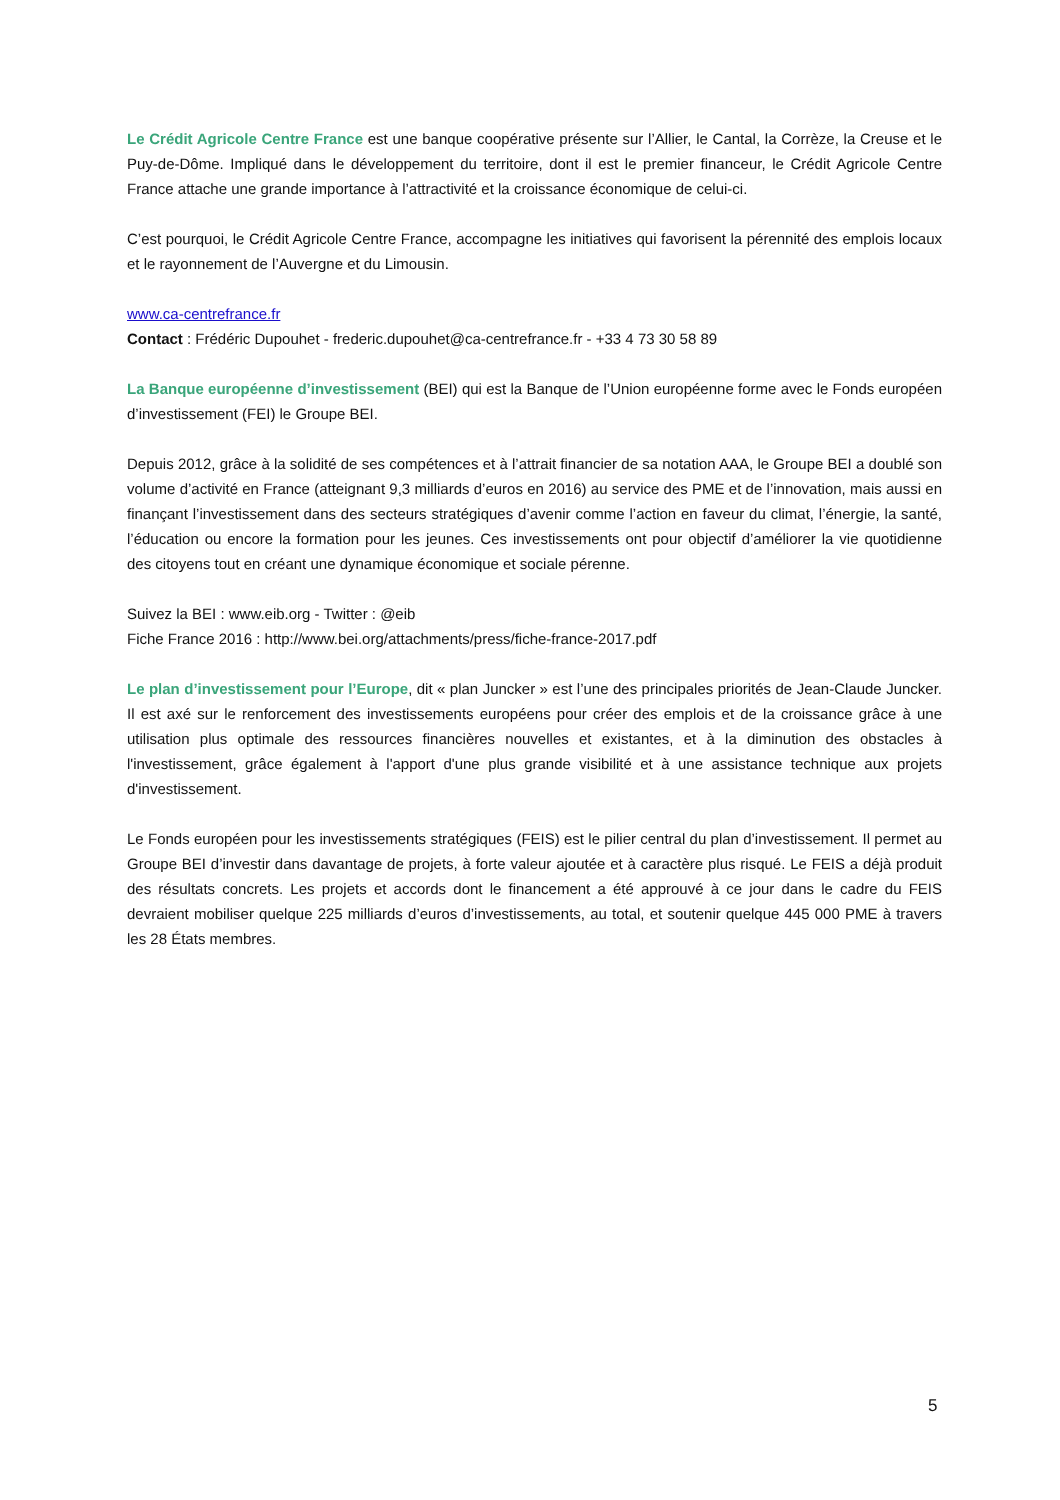Le Crédit Agricole Centre France est une banque coopérative présente sur l’Allier, le Cantal, la Corrèze, la Creuse et le Puy-de-Dôme. Impliqué dans le développement du territoire, dont il est le premier financeur, le Crédit Agricole Centre France attache une grande importance à l’attractivité et la croissance économique de celui-ci.
C’est pourquoi, le Crédit Agricole Centre France, accompagne les initiatives qui favorisent la pérennité des emplois locaux et le rayonnement de l’Auvergne et du Limousin.
www.ca-centrefrance.fr
Contact : Frédéric Dupouhet - frederic.dupouhet@ca-centrefrance.fr - +33 4 73 30 58 89
La Banque européenne d’investissement (BEI) qui est la Banque de l’Union européenne forme avec le Fonds européen d’investissement (FEI) le Groupe BEI.
Depuis 2012, grâce à la solidité de ses compétences et à l’attrait financier de sa notation AAA, le Groupe BEI a doublé son volume d’activité en France (atteignant 9,3 milliards d’euros en 2016) au service des PME et de l’innovation, mais aussi en finançant l’investissement dans des secteurs stratégiques d’avenir comme l’action en faveur du climat, l’énergie, la santé, l’éducation ou encore la formation pour les jeunes. Ces investissements ont pour objectif d’améliorer la vie quotidienne des citoyens tout en créant une dynamique économique et sociale pérenne.
Suivez la BEI : www.eib.org - Twitter : @eib
Fiche France 2016 : http://www.bei.org/attachments/press/fiche-france-2017.pdf
Le plan d’investissement pour l’Europe, dit « plan Juncker » est l’une des principales priorités de Jean-Claude Juncker. Il est axé sur le renforcement des investissements européens pour créer des emplois et de la croissance grâce à une utilisation plus optimale des ressources financières nouvelles et existantes, et à la diminution des obstacles à l'investissement, grâce également à l'apport d'une plus grande visibilité et à une assistance technique aux projets d'investissement.
Le Fonds européen pour les investissements stratégiques (FEIS) est le pilier central du plan d’investissement. Il permet au Groupe BEI d’investir dans davantage de projets, à forte valeur ajoutée et à caractère plus risqué. Le FEIS a déjà produit des résultats concrets. Les projets et accords dont le financement a été approuvé à ce jour dans le cadre du FEIS devraient mobiliser quelque 225 milliards d’euros d’investissements, au total, et soutenir quelque 445 000 PME à travers les 28 États membres.
5